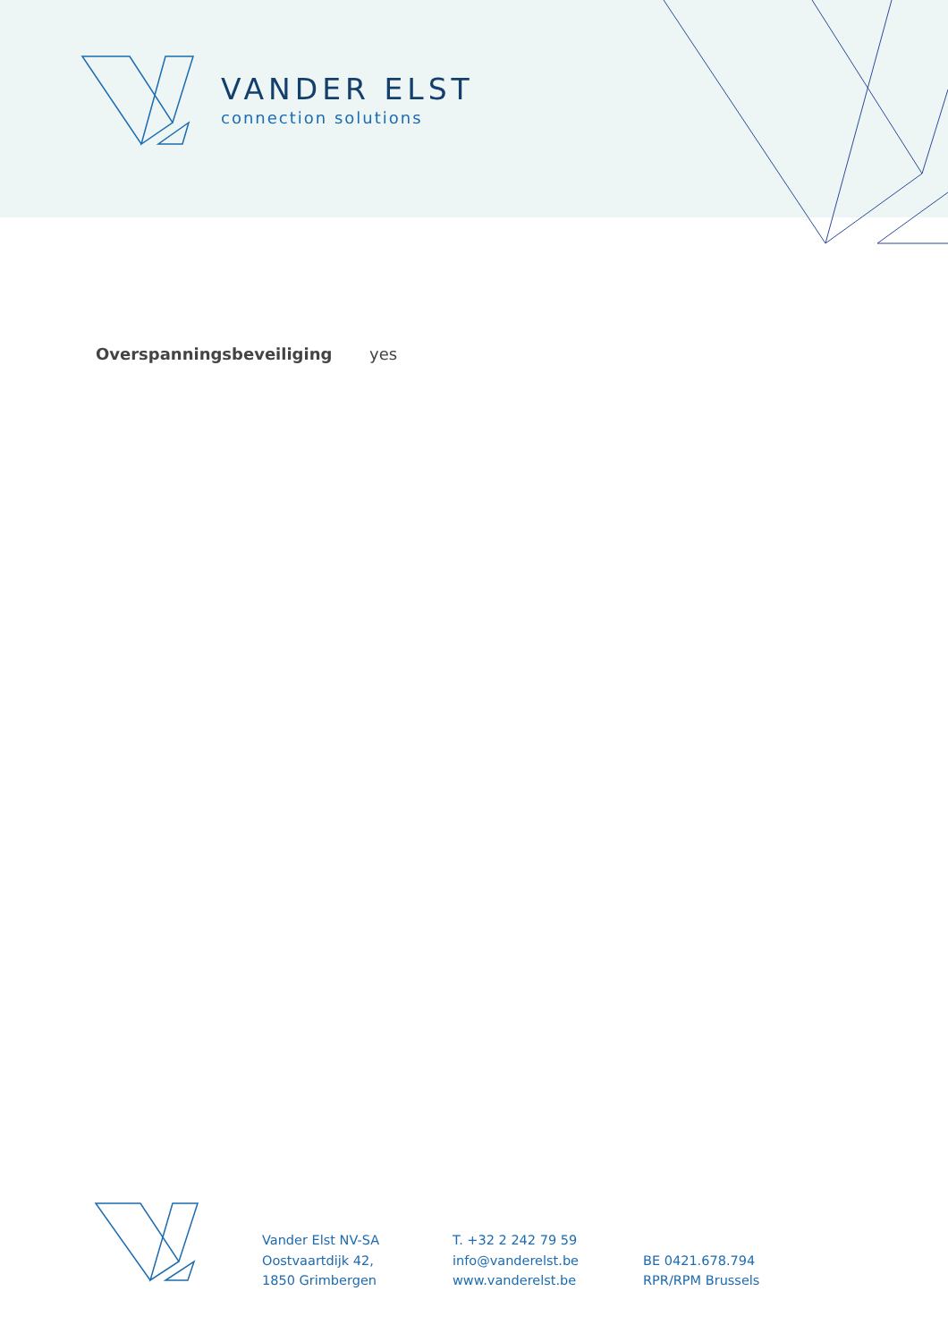VANDER ELST
connection solutions
Overspanningsbeveiliging yes
Vander Elst NV-SA
Oostvaartdijk 42,
1850 Grimbergen
T. +32 2 242 79 59
info@vanderelst.be
www.vanderelst.be
BE 0421.678.794
RPR/RPM Brussels